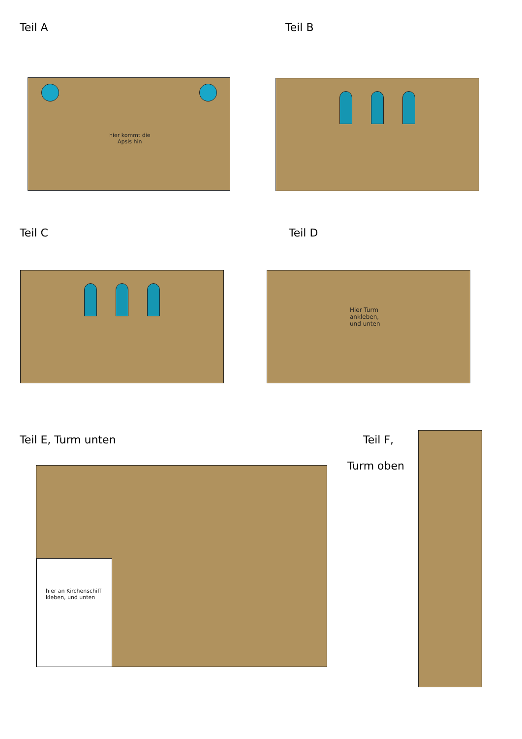Teil A
hier kommt die
Apsis hin
Teil B
Teil C Teil D
Hier Turm
ankleben,
und unten
Teil E, Turm unten
hier an Kirchenschiff
kleben, und unten
Teil F,
Turm oben